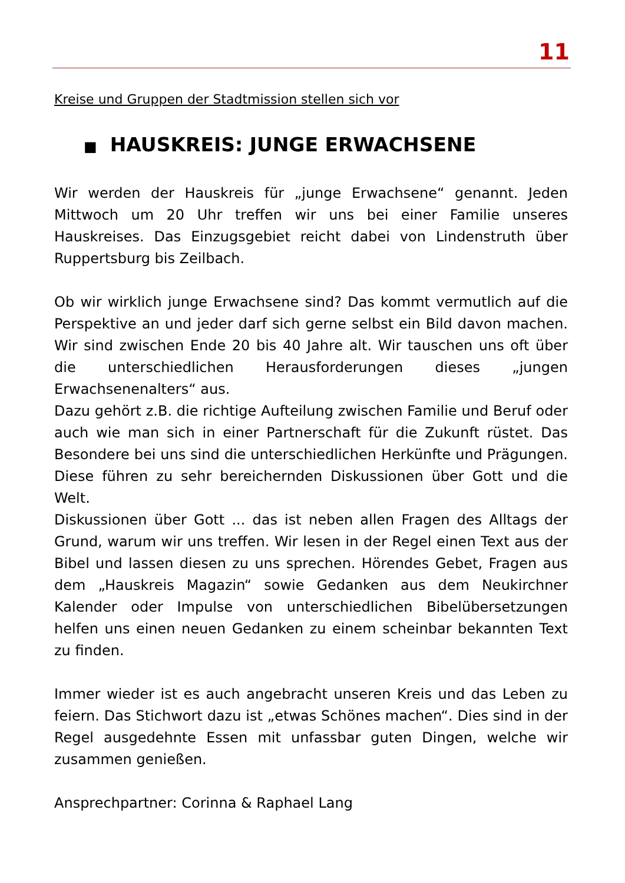11
Kreise und Gruppen der Stadtmission stellen sich vor
■ HAUSKREIS: JUNGE ERWACHSENE
Wir werden der Hauskreis für „junge Erwachsene“ genannt. Jeden Mittwoch um 20 Uhr treffen wir uns bei einer Familie unseres Hauskreises. Das Einzugsgebiet reicht dabei von Lindenstruth über Ruppertsburg bis Zeilbach.
Ob wir wirklich junge Erwachsene sind? Das kommt vermutlich auf die Perspektive an und jeder darf sich gerne selbst ein Bild davon machen. Wir sind zwischen Ende 20 bis 40 Jahre alt. Wir tauschen uns oft über die unterschiedlichen Herausforderungen dieses „jungen Erwachsenenalters“ aus.
Dazu gehört z.B. die richtige Aufteilung zwischen Familie und Beruf oder auch wie man sich in einer Partnerschaft für die Zukunft rüstet. Das Besondere bei uns sind die unterschiedlichen Herkünfte und Prägungen. Diese führen zu sehr bereichernden Diskussionen über Gott und die Welt.
Diskussionen über Gott ... das ist neben allen Fragen des Alltags der Grund, warum wir uns treffen. Wir lesen in der Regel einen Text aus der Bibel und lassen diesen zu uns sprechen. Hörendes Gebet, Fragen aus dem „Hauskreis Magazin“ sowie Gedanken aus dem Neukirchner Kalender oder Impulse von unterschiedlichen Bibelübersetzungen helfen uns einen neuen Gedanken zu einem scheinbar bekannten Text zu finden.
Immer wieder ist es auch angebracht unseren Kreis und das Leben zu feiern. Das Stichwort dazu ist „etwas Schönes machen“. Dies sind in der Regel ausgedehnte Essen mit unfassbar guten Dingen, welche wir zusammen genießen.
Ansprechpartner: Corinna & Raphael Lang